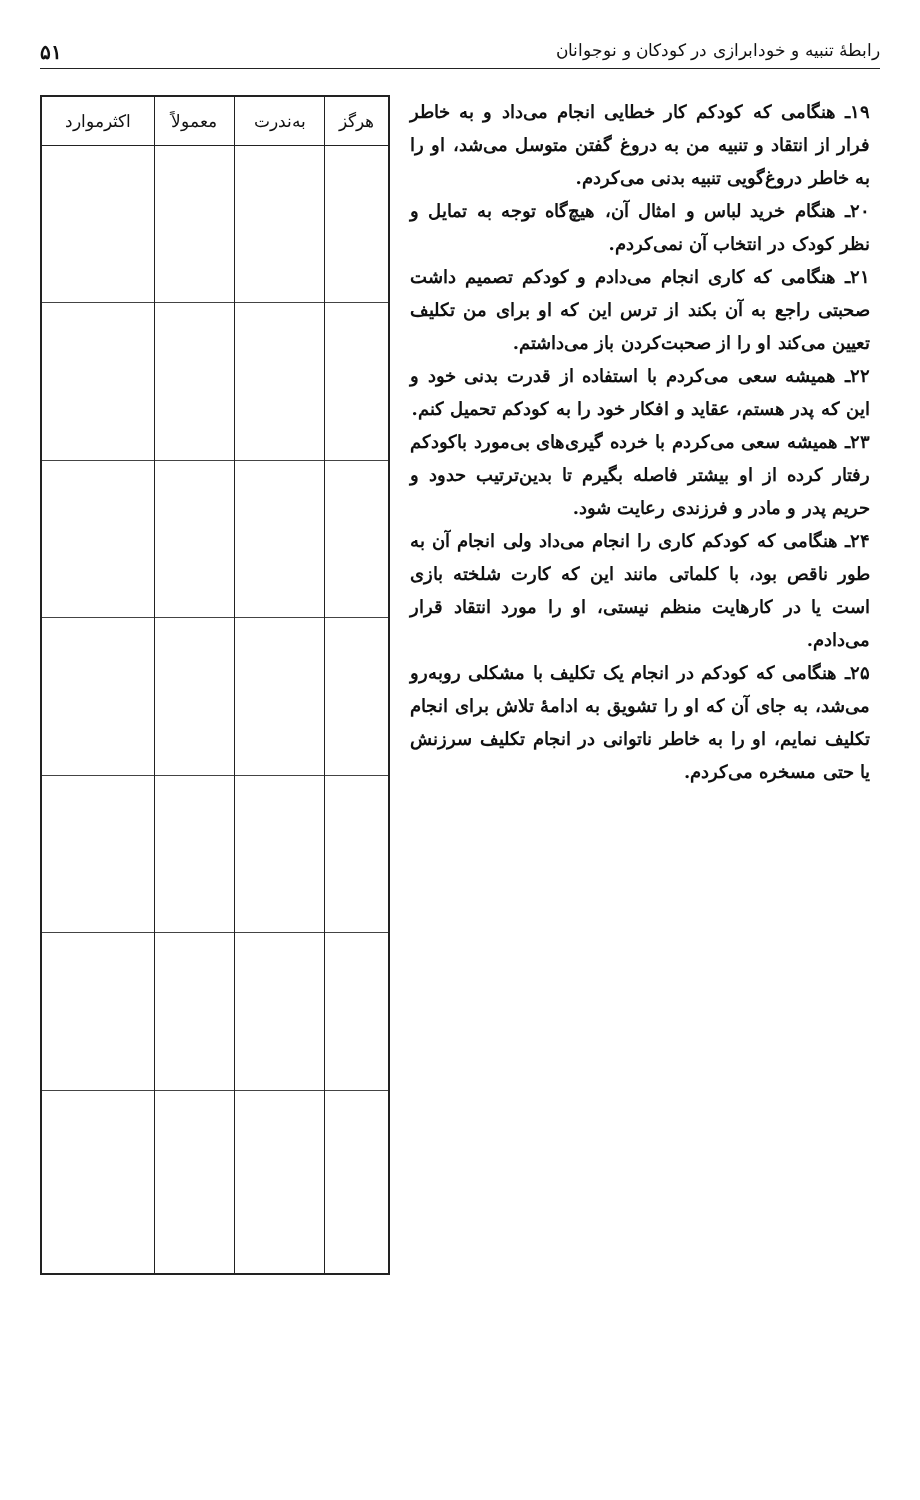رابطهٔ تنبیه و خودابرازی در کودکان و نوجوانان ۵۱
۱۹ـ هنگامی که کودکم کار خطایی انجام می‌داد و به خاطر فرار از انتقاد و تنبیه من به دروغ گفتن متوسل می‌شد، او را به خاطر دروغ‌گویی تنبیه بدنی می‌کردم.
۲۰ـ هنگام خرید لباس و امثال آن، هیچ‌گاه توجه به تمایل و نظر کودک در انتخاب آن نمی‌کردم.
۲۱ـ هنگامی که کاری انجام می‌دادم و کودکم تصمیم داشت صحبتی راجع به آن بکند از ترس این که او برای من تکلیف تعیین می‌کند او را از صحبت‌کردن باز می‌داشتم.
۲۲ـ همیشه سعی می‌کردم با استفاده از قدرت بدنی خود و این که پدر هستم، عقاید و افکار خود را به کودکم تحمیل کنم.
۲۳ـ همیشه سعی می‌کردم با خرده گیری‌های بی‌مورد باکودکم رفتار کرده از او بیشتر فاصله بگیرم تا بدین‌ترتیب حدود و حریم پدر و مادر و فرزندی رعایت شود.
۲۴ـ هنگامی که کودکم کاری را انجام می‌داد ولی انجام آن به طور ناقص بود، با کلماتی مانند این که کارت شلخته بازی است یا در کارهایت منظم نیستی، او را مورد انتقاد قرار می‌دادم.
۲۵ـ هنگامی که کودکم در انجام یک تکلیف با مشکلی روبه‌رو می‌شد، به جای آن که او را تشویق به ادامهٔ تلاش برای انجام تکلیف نمایم، او را به خاطر ناتوانی در انجام تکلیف سرزنش یا حتی مسخره می‌کردم.
| هرگز | به‌ندرت | معمولاً | اکثرموارد |
| --- | --- | --- | --- |